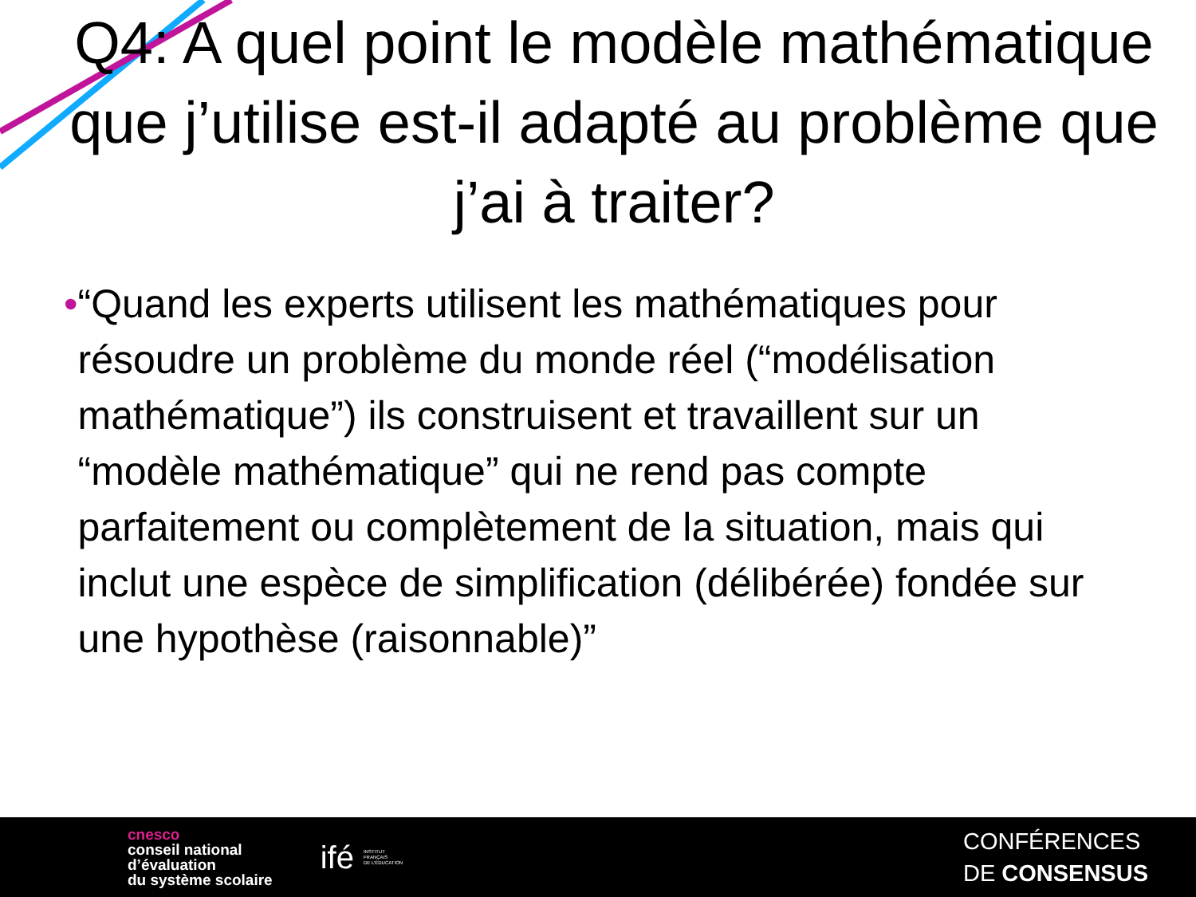Q4: A quel point le modèle mathématique que j’utilise est-il adapté au problème que j’ai à traiter?
• “Quand les experts utilisent les mathématiques pour résoudre un problème du monde réel (“modélisation mathématique”) ils construisent et travaillent sur un “modèle mathématique” qui ne rend pas compte parfaitement ou complètement de la situation, mais qui inclut une espèce de simplification (délibérée) fondée sur une hypothèse (raisonnable)”
cnesco
conseil national
d’évaluation
du système scolaire
ifé INSTITUT
FRANÇAIS
DE L’ÉDUCATION
CONFÉRENCES
DE CONSENSUS